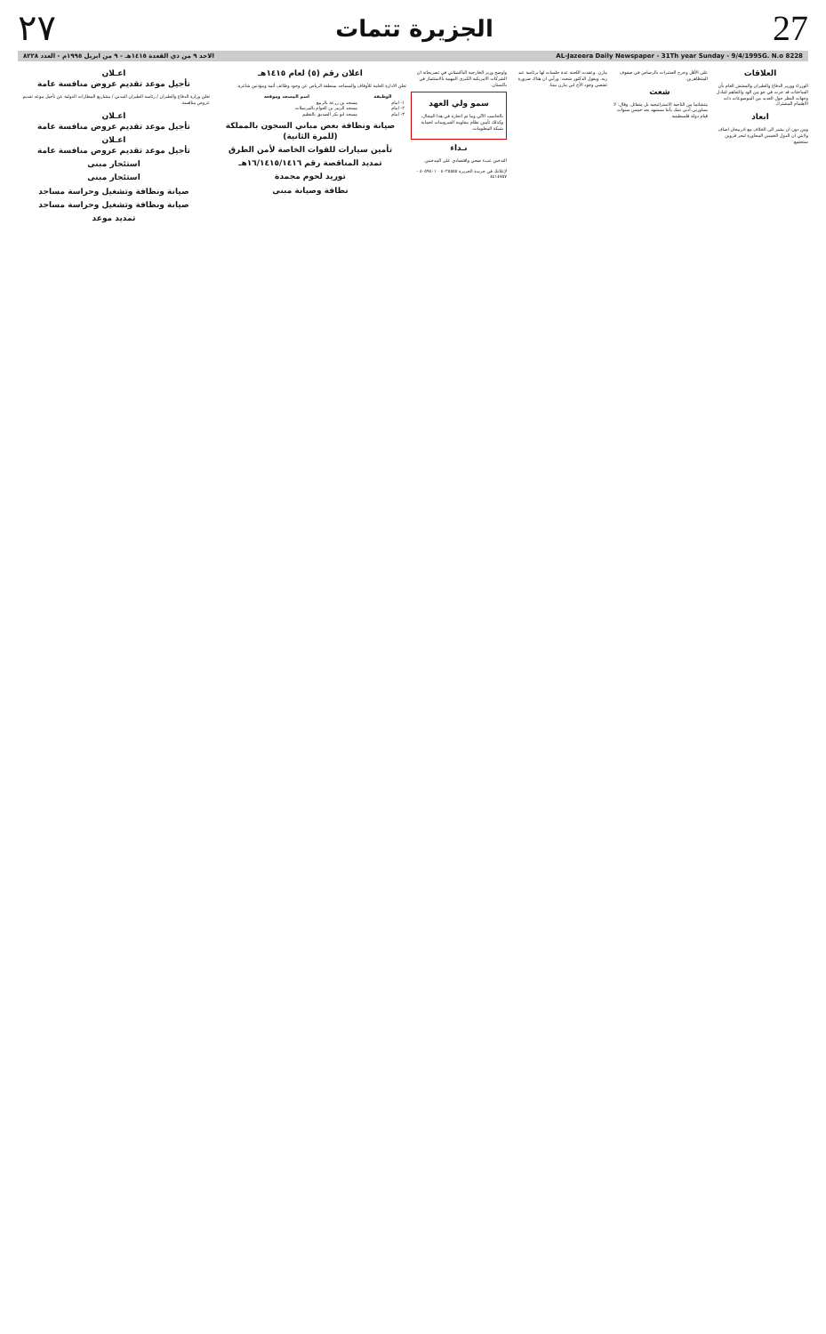٢٧ الجزيرة تتمات 27
الاحد ٩ من ذي القعدة ١٤١٥هـ - ٩ من ابريل ١٩٩٥م - العدد ٨٢٢٨ AL-Jazeera Daily Newspaper - 31Th year Sunday - 9/4/1995G. N.o 8228
العلاقات
الوزراء ووزير الدفاع والطيران والمفتش العام بأن المباحثات قد جرت في جو من الود والتفاهم لتبادل وجهات النظر حول العديد من الموضوعات ذات الاهتمام المشترك.
ابعاد
ومن دون ان يشير الى الخلاف مع اذربيجان اضاف ولايتي ان الدول الخمس المجاورة لبحر قزوين ستجتمع.
على الأقل وجرح العشرات بالرصاص في صفوف المتظاهرين.
شعث
متشائما من الناحية الاستراتيجية بل متفائل. وقال: لا يساورني أدنى شك بأننا سنشهد بعد خمس سنوات قيام دولة فلسطينية.
مازن. وعقدت اللجنة عدة جلسات لها برئاسة عبد ربه. ويقول الدكتور شعث: ورأيي ان هناك ضرورة تقتضي وجود الأخ ابي مازن بيننا.
واوضح وزير الخارجية الباكستاني في تصريحاته ان الشركات الامريكية الكبرى المهمة بالاستثمار في باكستان.
سمو ولي العهد
بالحاسب الآلي وما تم انجازه في هذا المجال، وكذلك تأمين نظام مقاومة الفيروسات لحماية شبكة المعلومات.
نـداء
التدخين عبء صحي واقتصادي على المدخنين.
لإعلانك في جريدة الجزيرة ٤٠٢٥٥٥٥ - ٤٠٥٩٤٠١ - ٤٤١٤٧٥٧
اعلان رقم (٥) لعام ١٤١٥هـ
تعلن الادارة العامة للأوقاف والمساجد بمنطقة الرياض عن وجود وظائف أئمة ومؤذنين شاغرة.
| الوظيفة | اسم المسجد وموقعه |
| --- | --- |
| ١- امام | مسجد بن زرعة بالربيع |
| ٢- امام | مسجد الزبير بن العوام بالمرسلات |
| ٣- امام | مسجد ابو بكر الصديق بالنظيم |
صيانة ونظافة بعض مباني السجون بالمملكة (للمرة الثانية)
تأمين سيارات للقوات الخاصة لأمن الطرق
تمديد المناقصة رقم ١٦/١٤١٥/١٤١٦هـ
توريد لحوم مجمدة
نظافة وصيانة مبنى
اعـلان
تأجيل موعد تقديم عروض منافسة عامة
تعلن وزارة الدفاع والطيران / رئاسة الطيران المدني / مشاريع المطارات الدولية عن تأجيل موعد تقديم عروض منافسة.
اعـلان
تأجيل موعد تقديم عروض منافسة عامة
اعـلان
تأجيل موعد تقديم عروض منافسة عامة
استئجار مبنى
استئجار مبنى
صيانة ونظافة وتشغيل وحراسة مساجد
صيانة ونظافة وتشغيل وحراسة مساجد
تمديد موعد